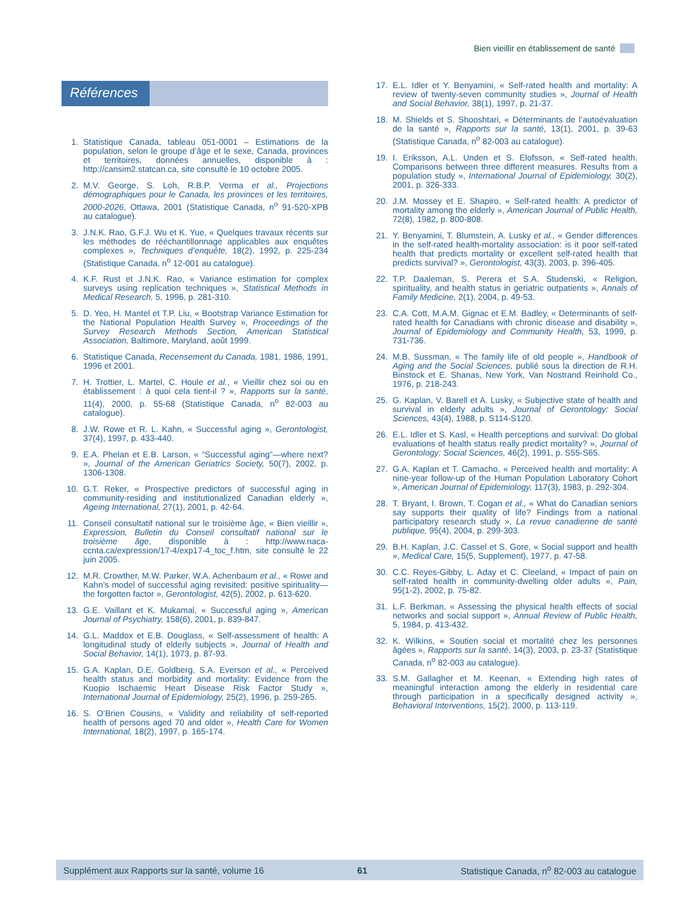Bien vieillir en établissement de santé
Références
1. Statistique Canada, tableau 051-0001 – Estimations de la population, selon le groupe d’âge et le sexe, Canada, provinces et territoires, données annuelles, disponible à : http://cansim2.statcan.ca, site consulté le 10 octobre 2005.
2. M.V. George, S. Loh, R.B.P. Verma et al., Projections démographiques pour le Canada, les provinces et les territoires, 2000-2026, Ottawa, 2001 (Statistique Canada, n<sup>o</sup> 91-520-XPB au catalogue).
3. J.N.K. Rao, G.F.J. Wu et K. Yue, « Quelques travaux récents sur les méthodes de rééchantillonnage applicables aux enquêtes complexes », Techniques d’enquête, 18(2), 1992, p. 225-234 (Statistique Canada, n<sup>o</sup> 12-001 au catalogue).
4. K.F. Rust et J.N.K. Rao, « Variance estimation for complex surveys using replication techniques », Statistical Methods in Medical Research, 5, 1996, p. 281-310.
5. D. Yeo, H. Mantel et T.P. Liu, « Bootstrap Variance Estimation for the National Population Health Survey », Proceedings of the Survey Research Methods Section, American Statistical Association, Baltimore, Maryland, août 1999.
6. Statistique Canada, Recensement du Canada, 1981, 1986, 1991, 1996 et 2001.
7. H. Trottier, L. Martel, C. Houle et al., « Vieillir chez soi ou en établissement : à quoi cela tient-il ? », Rapports sur la santé, 11(4), 2000, p. 55-68 (Statistique Canada, n<sup>o</sup> 82-003 au catalogue).
8. J.W. Rowe et R. L. Kahn, « Successful aging », Gerontologist, 37(4), 1997, p. 433-440.
9. E.A. Phelan et E.B. Larson, « “Successful aging”—where next? », Journal of the American Geriatrics Society, 50(7), 2002, p. 1306-1308.
10. G.T. Reker, « Prospective predictors of successful aging in community-residing and institutionalized Canadian elderly », Ageing International, 27(1), 2001, p. 42-64.
11. Conseil consultatif national sur le troisième âge, « Bien vieillir », Expression, Bulletin du Conseil consultatif national sur le troisième âge, disponible à : http://www.naca-ccnta.ca/expression/17-4/exp17-4_toc_f.htm, site consulté le 22 juin 2005.
12. M.R. Crowther, M.W. Parker, W.A. Achenbaum et al., « Rowe and Kahn’s model of successful aging revisited: positive spirituality—the forgotten factor », Gerontologist, 42(5), 2002, p. 613-620.
13. G.E. Vaillant et K. Mukamal, « Successful aging », American Journal of Psychiatry, 158(6), 2001, p. 839-847.
14. G.L. Maddox et E.B. Douglass, « Self-assessment of health: A longitudinal study of elderly subjects », Journal of Health and Social Behavior, 14(1), 1973, p. 87-93.
15. G.A. Kaplan, D.E. Goldberg, S.A. Everson et al., « Perceived health status and morbidity and mortality: Evidence from the Kuopio Ischaemic Heart Disease Risk Factor Study », International Journal of Epidemiology, 25(2), 1996, p. 259-265.
16. S. O’Brien Cousins, « Validity and reliability of self-reported health of persons aged 70 and older », Health Care for Women International, 18(2), 1997, p. 165-174.
17. E.L. Idler et Y. Benyamini, « Self-rated health and mortality: A review of twenty-seven community studies », Journal of Health and Social Behavior, 38(1), 1997, p. 21-37.
18. M. Shields et S. Shooshtari, « Déterminants de l’autoévaluation de la santé », Rapports sur la santé, 13(1), 2001, p. 39-63 (Statistique Canada, n<sup>o</sup> 82-003 au catalogue).
19. I. Eriksson, A.L. Unden et S. Elofsson, « Self-rated health. Comparisons between three different measures. Results from a population study », International Journal of Epidemiology, 30(2), 2001, p. 326-333.
20. J.M. Mossey et E. Shapiro, « Self-rated health: A predictor of mortality among the elderly », American Journal of Public Health, 72(8), 1982, p. 800-808.
21. Y. Benyamini, T. Blumstein, A. Lusky et al., « Gender differences in the self-rated health-mortality association: is it poor self-rated health that predicts mortality or excellent self-rated health that predicts survival? », Gerontologist, 43(3), 2003, p. 396-405.
22. T.P. Daaleman, S. Perera et S.A. Studenski, « Religion, spirituality, and health status in geriatric outpatients », Annals of Family Medicine, 2(1), 2004, p. 49-53.
23. C.A. Cott, M.A.M. Gignac et E.M. Badley, « Determinants of self-rated health for Canadians with chronic disease and disability », Journal of Epidemiology and Community Health, 53, 1999, p. 731-736.
24. M.B. Sussman, « The family life of old people », Handbook of Aging and the Social Sciences, publié sous la direction de R.H. Binstock et E. Shanas, New York, Van Nostrand Reinhold Co., 1976, p. 218-243.
25. G. Kaplan, V. Barell et A. Lusky, « Subjective state of health and survival in elderly adults », Journal of Gerontology: Social Sciences, 43(4), 1988, p. S114-S120.
26. E.L. Idler et S. Kasl, « Health perceptions and survival: Do global evaluations of health status really predict mortality? », Journal of Gerontology: Social Sciences, 46(2), 1991, p. S55-S65.
27. G.A. Kaplan et T. Camacho, « Perceived health and mortality: A nine-year follow-up of the Human Population Laboratory Cohort », American Journal of Epidemiology, 117(3), 1983, p. 292-304.
28. T. Bryant, I. Brown, T. Cogan et al., « What do Canadian seniors say supports their quality of life? Findings from a national participatory research study », La revue canadienne de santé publique, 95(4), 2004, p. 299-303.
29. B.H. Kaplan, J.C. Cassel et S. Gore, « Social support and health », Medical Care, 15(5, Supplement), 1977, p. 47-58.
30. C.C. Reyes-Gibby, L. Aday et C. Cleeland, « Impact of pain on self-rated health in community-dwelling older adults », Pain, 95(1-2), 2002, p. 75-82.
31. L.F. Berkman, « Assessing the physical health effects of social networks and social support », Annual Review of Public Health, 5, 1984, p. 413-432.
32. K. Wilkins, « Soutien social et mortalité chez les personnes âgées », Rapports sur la santé, 14(3), 2003, p. 23-37 (Statistique Canada, n<sup>o</sup> 82-003 au catalogue).
33. S.M. Gallagher et M. Keenan, « Extending high rates of meaningful interaction among the elderly in residential care through participation in a specifically designed activity », Behavioral Interventions, 15(2), 2000, p. 113-119.
Supplément aux Rapports sur la santé, volume 16 61 Statistique Canada, n<sup>o</sup> 82-003 au catalogue